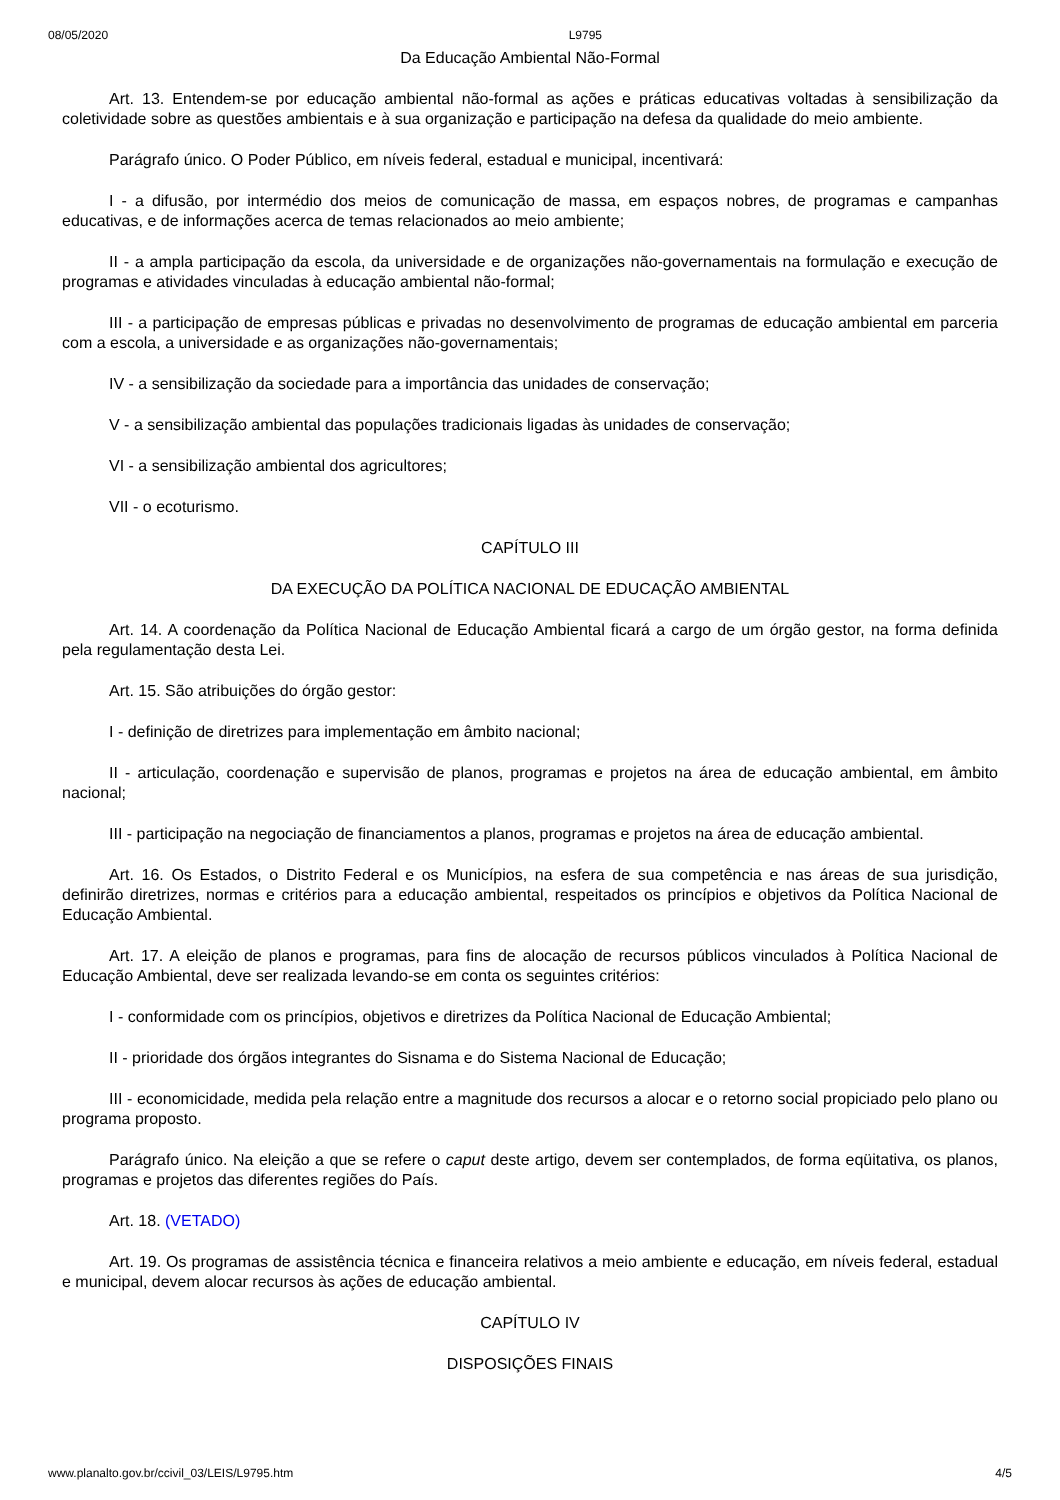08/05/2020 L9795
Da Educação Ambiental Não-Formal
Art. 13. Entendem-se por educação ambiental não-formal as ações e práticas educativas voltadas à sensibilização da coletividade sobre as questões ambientais e à sua organização e participação na defesa da qualidade do meio ambiente.
Parágrafo único. O Poder Público, em níveis federal, estadual e municipal, incentivará:
I - a difusão, por intermédio dos meios de comunicação de massa, em espaços nobres, de programas e campanhas educativas, e de informações acerca de temas relacionados ao meio ambiente;
II - a ampla participação da escola, da universidade e de organizações não-governamentais na formulação e execução de programas e atividades vinculadas à educação ambiental não-formal;
III - a participação de empresas públicas e privadas no desenvolvimento de programas de educação ambiental em parceria com a escola, a universidade e as organizações não-governamentais;
IV - a sensibilização da sociedade para a importância das unidades de conservação;
V - a sensibilização ambiental das populações tradicionais ligadas às unidades de conservação;
VI - a sensibilização ambiental dos agricultores;
VII - o ecoturismo.
CAPÍTULO III
DA EXECUÇÃO DA POLÍTICA NACIONAL DE EDUCAÇÃO AMBIENTAL
Art. 14. A coordenação da Política Nacional de Educação Ambiental ficará a cargo de um órgão gestor, na forma definida pela regulamentação desta Lei.
Art. 15. São atribuições do órgão gestor:
I - definição de diretrizes para implementação em âmbito nacional;
II - articulação, coordenação e supervisão de planos, programas e projetos na área de educação ambiental, em âmbito nacional;
III - participação na negociação de financiamentos a planos, programas e projetos na área de educação ambiental.
Art. 16. Os Estados, o Distrito Federal e os Municípios, na esfera de sua competência e nas áreas de sua jurisdição, definirão diretrizes, normas e critérios para a educação ambiental, respeitados os princípios e objetivos da Política Nacional de Educação Ambiental.
Art. 17. A eleição de planos e programas, para fins de alocação de recursos públicos vinculados à Política Nacional de Educação Ambiental, deve ser realizada levando-se em conta os seguintes critérios:
I - conformidade com os princípios, objetivos e diretrizes da Política Nacional de Educação Ambiental;
II - prioridade dos órgãos integrantes do Sisnama e do Sistema Nacional de Educação;
III - economicidade, medida pela relação entre a magnitude dos recursos a alocar e o retorno social propiciado pelo plano ou programa proposto.
Parágrafo único. Na eleição a que se refere o caput deste artigo, devem ser contemplados, de forma eqüitativa, os planos, programas e projetos das diferentes regiões do País.
Art. 18. (VETADO)
Art. 19. Os programas de assistência técnica e financeira relativos a meio ambiente e educação, em níveis federal, estadual e municipal, devem alocar recursos às ações de educação ambiental.
CAPÍTULO IV
DISPOSIÇÕES FINAIS
www.planalto.gov.br/ccivil_03/LEIS/L9795.htm 4/5